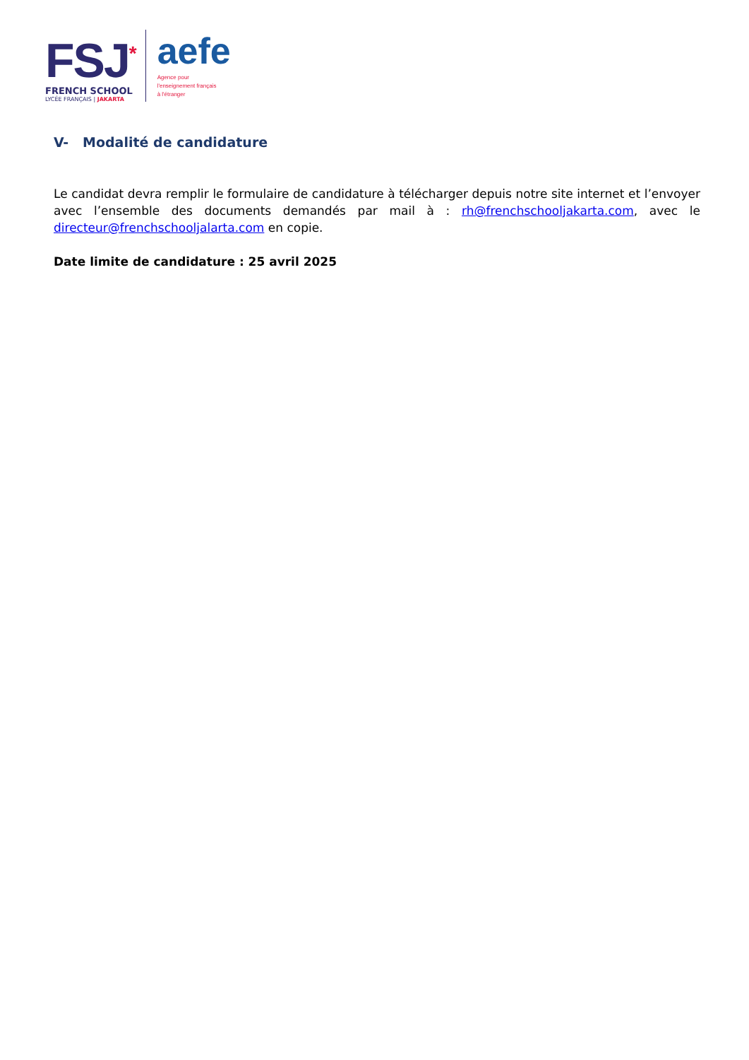FSJ<sup>*</sup>
FRENCH SCHOOL
LYCÉE FRANÇAIS | JAKARTA
aefe
Agence pour
l'enseignement français
à l'étranger
V- Modalité de candidature
Le candidat devra remplir le formulaire de candidature à télécharger depuis notre site internet et l’envoyer avec l’ensemble des documents demandés par mail à : rh@frenchschooljakarta.com, avec le directeur@frenchschooljalarta.com en copie.
Date limite de candidature : 25 avril 2025